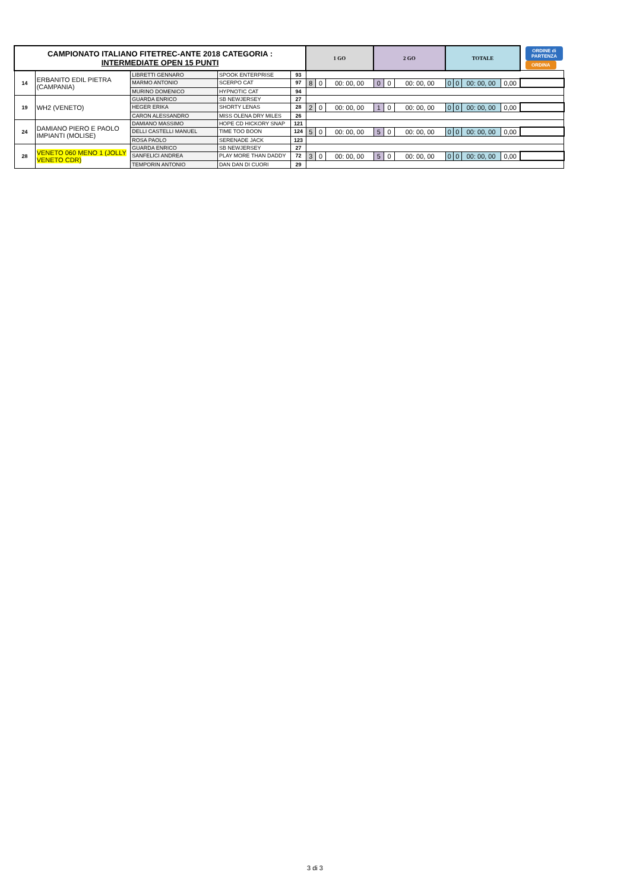| CAMPIONATO ITALIANO FITETREC-ANTE 2018 CATEGORIA : INTERMEDIATE OPEN 15 PUNTI | | | | | 1 GO | | | 2 GO | | | TOTALE | | | | ORDINE di PARTENZA ORDINA |
| 14 | ERBANITO EDIL PIETRA (CAMPANIA) | LIBRETTI GENNARO | SPOOK ENTERPRISE | 93 | | | | | | | | | | | |
| | | MARMO ANTONIO | SCERPO CAT | 97 | 8 | 0 | 00: 00, 00 | 0 | 0 | 00: 00, 00 | 0 | 0 | 00: 00, 00 | 0,00 | |
| | | MURINO DOMENICO | HYPNOTIC CAT | 94 | | | | | | | | | | | |
| 19 | WH2 (VENETO) | GUARDA ENRICO | SB NEWJERSEY | 27 | | | | | | | | | | | |
| | | HEGER ERIKA | SHORTY LENAS | 28 | 2 | 0 | 00: 00, 00 | 1 | 0 | 00: 00, 00 | 0 | 0 | 00: 00, 00 | 0,00 | |
| | | CARON ALESSANDRO | MISS OLENA DRY MILES | 26 | | | | | | | | | | | |
| 24 | DAMIANO PIERO E PAOLO IMPIANTI (MOLISE) | DAMIANO MASSIMO | HOPE CD HICKORY SNAP | 121 | | | | | | | | | | | |
| | | DELLI CASTELLI MANUEL | TIME TOO BOON | 124 | 5 | 0 | 00: 00, 00 | 5 | 0 | 00: 00, 00 | 0 | 0 | 00: 00, 00 | 0,00 | |
| | | ROSA PAOLO | SERENADE JACK | 123 | | | | | | | | | | | |
| 28 | VENETO 060 MENO 1 (JOLLY VENETO CDR) | GUARDA ENRICO | SB NEWJERSEY | 27 | | | | | | | | | | | |
| | | SANFELICI ANDREA | PLAY MORE THAN DADDY | 72 | 3 | 0 | 00: 00, 00 | 5 | 0 | 00: 00, 00 | 0 | 0 | 00: 00, 00 | 0,00 | |
| | | TEMPORIN ANTONIO | DAN DAN DI CUORI | 29 | | | | | | | | | | | |
3 di 3